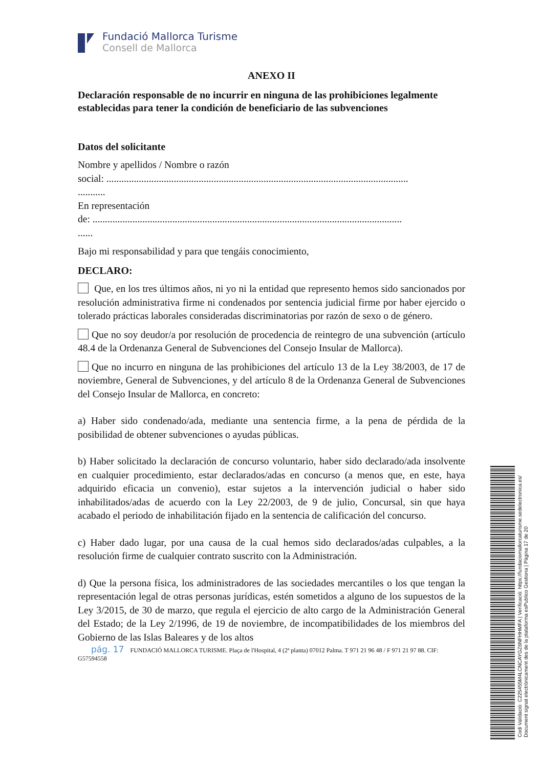Fundació Mallorca Turisme
Consell de Mallorca
ANEXO II
Declaración responsable de no incurrir en ninguna de las prohibiciones legalmente establecidas para tener la condición de beneficiario de las subvenciones
Datos del solicitante
Nombre y apellidos / Nombre o razón
social: .........................................................................................................................
...........
En representación
de: ............................................................................................................................
......
Bajo mi responsabilidad y para que tengáis conocimiento,
DECLARO:
Que, en los tres últimos años, ni yo ni la entidad que represento hemos sido sancionados por resolución administrativa firme ni condenados por sentencia judicial firme por haber ejercido o tolerado prácticas laborales consideradas discriminatorias por razón de sexo o de género.
Que no soy deudor/a por resolución de procedencia de reintegro de una subvención (artículo 48.4 de la Ordenanza General de Subvenciones del Consejo Insular de Mallorca).
Que no incurro en ninguna de las prohibiciones del artículo 13 de la Ley 38/2003, de 17 de noviembre, General de Subvenciones, y del artículo 8 de la Ordenanza General de Subvenciones del Consejo Insular de Mallorca, en concreto:
a) Haber sido condenado/ada, mediante una sentencia firme, a la pena de pérdida de la posibilidad de obtener subvenciones o ayudas públicas.
b) Haber solicitado la declaración de concurso voluntario, haber sido declarado/ada insolvente en cualquier procedimiento, estar declarados/adas en concurso (a menos que, en este, haya adquirido eficacia un convenio), estar sujetos a la intervención judicial o haber sido inhabilitados/adas de acuerdo con la Ley 22/2003, de 9 de julio, Concursal, sin que haya acabado el periodo de inhabilitación fijado en la sentencia de calificación del concurso.
c) Haber dado lugar, por una causa de la cual hemos sido declarados/adas culpables, a la resolución firme de cualquier contrato suscrito con la Administración.
d) Que la persona física, los administradores de las sociedades mercantiles o los que tengan la representación legal de otras personas jurídicas, estén sometidos a alguno de los supuestos de la Ley 3/2015, de 30 de marzo, que regula el ejercicio de alto cargo de la Administración General del Estado; de la Ley 2/1996, de 19 de noviembre, de incompatibilidades de los miembros del Gobierno de las Islas Baleares y de los altos
pág. 17 FUNDACIÓ MALLORCA TURISME. Plaça de l'Hospital, 4 (2ª planta) 07012 Palma. T 971 21 96 48 / F 971 21 97 88. CIF: G57594558
Codi Validació: C225455M4LCNCAYGZ6NFHHMFA | Verificació: https://fundaciomallorcaturisme.sedelectronica.es/
Document signat electrònicament des de la plataforma esPublico Gestiona | Pàgina 17 de 20